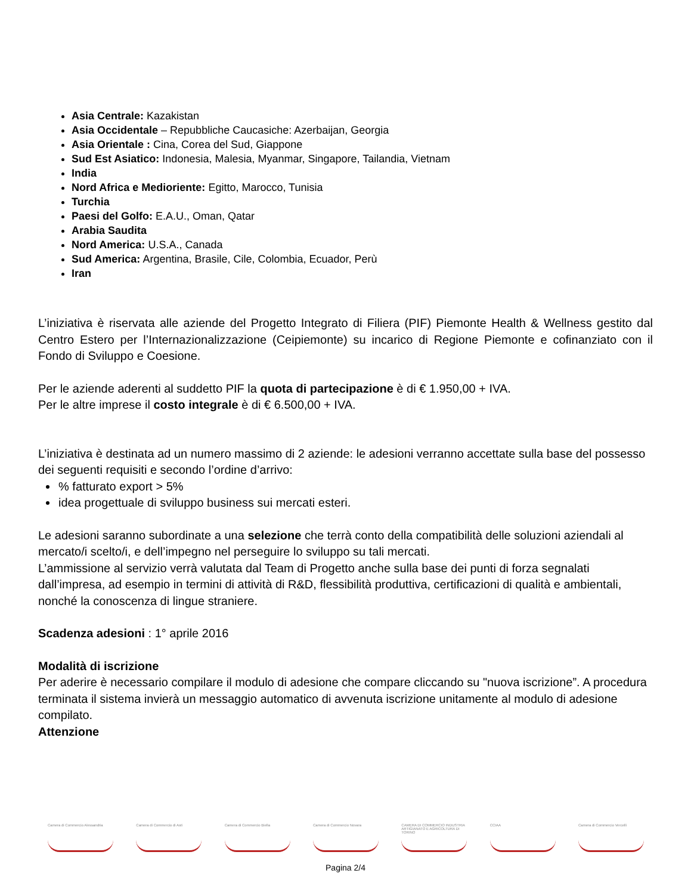Asia Centrale: Kazakistan
Asia Occidentale – Repubbliche Caucasiche: Azerbaijan, Georgia
Asia Orientale : Cina, Corea del Sud, Giappone
Sud Est Asiatico: Indonesia, Malesia, Myanmar, Singapore, Tailandia, Vietnam
India
Nord Africa e Medioriente: Egitto, Marocco, Tunisia
Turchia
Paesi del Golfo: E.A.U., Oman, Qatar
Arabia Saudita
Nord America: U.S.A., Canada
Sud America: Argentina, Brasile, Cile, Colombia, Ecuador, Perù
Iran
L’iniziativa è riservata alle aziende del Progetto Integrato di Filiera (PIF) Piemonte Health & Wellness gestito dal Centro Estero per l’Internazionalizzazione (Ceipiemonte) su incarico di Regione Piemonte e cofinanziato con il Fondo di Sviluppo e Coesione.
Per le aziende aderenti al suddetto PIF la quota di partecipazione è di € 1.950,00 + IVA.
Per le altre imprese il costo integrale è di € 6.500,00 + IVA.
L’iniziativa è destinata ad un numero massimo di 2 aziende: le adesioni verranno accettate sulla base del possesso dei seguenti requisiti e secondo l’ordine d’arrivo:
% fatturato export > 5%
idea progettuale di sviluppo business sui mercati esteri.
Le adesioni saranno subordinate a una selezione che terrà conto della compatibilità delle soluzioni aziendali al mercato/i scelto/i, e dell’impegno nel perseguire lo sviluppo su tali mercati.
L’ammissione al servizio verrà valutata dal Team di Progetto anche sulla base dei punti di forza segnalati dall’impresa, ad esempio in termini di attività di R&D, flessibilità produttiva, certificazioni di qualità e ambientali, nonché la conoscenza di lingue straniere.
Scadenza adesioni : 1° aprile 2016
Modalità di iscrizione
Per aderire è necessario compilare il modulo di adesione che compare cliccando su "nuova iscrizione”. A procedura terminata il sistema invierà un messaggio automatico di avvenuta iscrizione unitamente al modulo di adesione compilato.
Attenzione
Camera di Commercio Alessandria
Camera di Commercio di Asti Camera di Commercio Biella Camera di Commercio Novara CAMERA DI COMMERCIO INDUSTRIA ARTIGIANATO E AGRICOLTURA DI TORINO
CCIAA Camera di Commercio Vercelli
Pagina 2/4